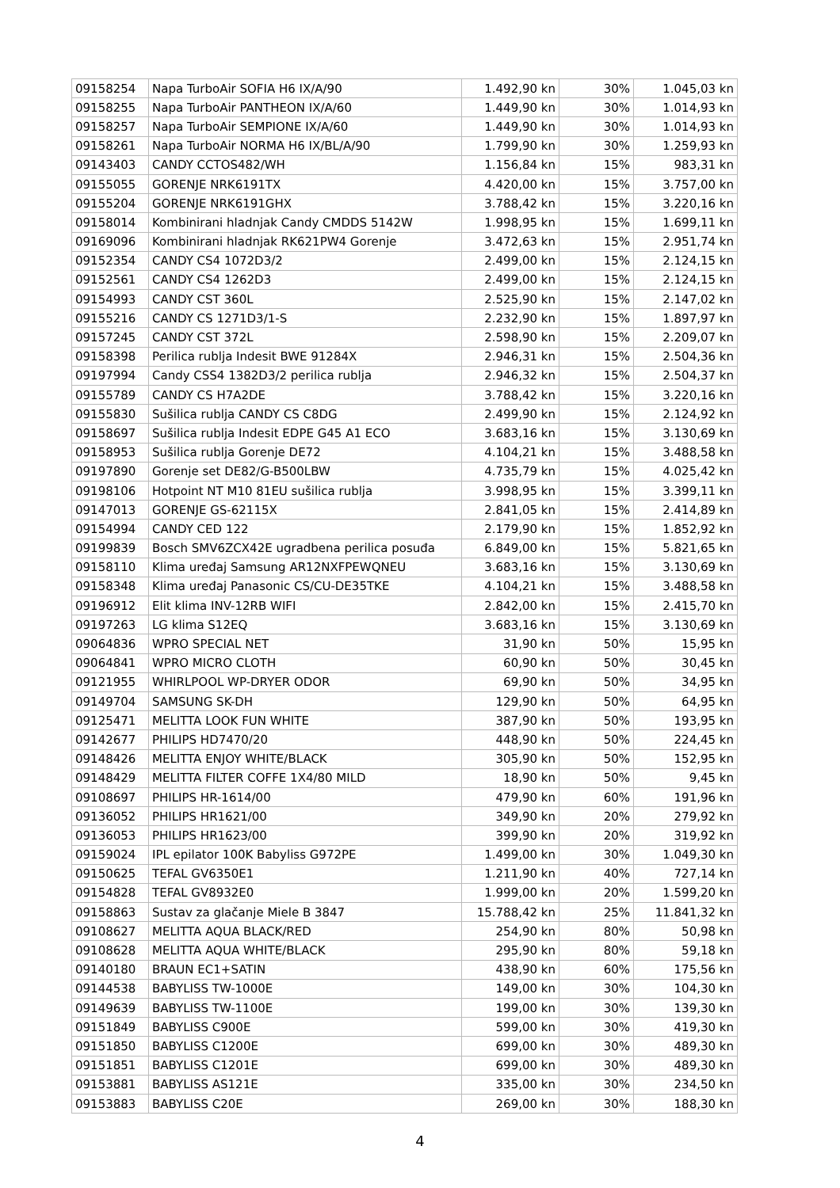| 09158254 | Napa TurboAir SOFIA H6 IX/A/90 | 1.492,90 kn | 30% | 1.045,03 kn |
| 09158255 | Napa TurboAir PANTHEON IX/A/60 | 1.449,90 kn | 30% | 1.014,93 kn |
| 09158257 | Napa TurboAir SEMPIONE IX/A/60 | 1.449,90 kn | 30% | 1.014,93 kn |
| 09158261 | Napa TurboAir NORMA H6 IX/BL/A/90 | 1.799,90 kn | 30% | 1.259,93 kn |
| 09143403 | CANDY CCTOS482/WH | 1.156,84 kn | 15% | 983,31 kn |
| 09155055 | GORENJE NRK6191TX | 4.420,00 kn | 15% | 3.757,00 kn |
| 09155204 | GORENJE NRK6191GHX | 3.788,42 kn | 15% | 3.220,16 kn |
| 09158014 | Kombinirani hladnjak Candy CMDDS 5142W | 1.998,95 kn | 15% | 1.699,11 kn |
| 09169096 | Kombinirani hladnjak RK621PW4 Gorenje | 3.472,63 kn | 15% | 2.951,74 kn |
| 09152354 | CANDY CS4 1072D3/2 | 2.499,00 kn | 15% | 2.124,15 kn |
| 09152561 | CANDY CS4 1262D3 | 2.499,00 kn | 15% | 2.124,15 kn |
| 09154993 | CANDY CST 360L | 2.525,90 kn | 15% | 2.147,02 kn |
| 09155216 | CANDY CS 1271D3/1-S | 2.232,90 kn | 15% | 1.897,97 kn |
| 09157245 | CANDY CST 372L | 2.598,90 kn | 15% | 2.209,07 kn |
| 09158398 | Perilica rublja Indesit BWE 91284X | 2.946,31 kn | 15% | 2.504,36 kn |
| 09197994 | Candy CSS4 1382D3/2 perilica rublja | 2.946,32 kn | 15% | 2.504,37 kn |
| 09155789 | CANDY CS H7A2DE | 3.788,42 kn | 15% | 3.220,16 kn |
| 09155830 | Sušilica rublja CANDY CS C8DG | 2.499,90 kn | 15% | 2.124,92 kn |
| 09158697 | Sušilica rublja Indesit EDPE G45 A1 ECO | 3.683,16 kn | 15% | 3.130,69 kn |
| 09158953 | Sušilica rublja Gorenje DE72 | 4.104,21 kn | 15% | 3.488,58 kn |
| 09197890 | Gorenje set DE82/G-B500LBW | 4.735,79 kn | 15% | 4.025,42 kn |
| 09198106 | Hotpoint NT M10 81EU sušilica rublja | 3.998,95 kn | 15% | 3.399,11 kn |
| 09147013 | GORENJE GS-62115X | 2.841,05 kn | 15% | 2.414,89 kn |
| 09154994 | CANDY CED 122 | 2.179,90 kn | 15% | 1.852,92 kn |
| 09199839 | Bosch SMV6ZCX42E ugradbena perilica posuđa | 6.849,00 kn | 15% | 5.821,65 kn |
| 09158110 | Klima uređaj Samsung AR12NXFPEWQNEU | 3.683,16 kn | 15% | 3.130,69 kn |
| 09158348 | Klima uređaj Panasonic CS/CU-DE35TKE | 4.104,21 kn | 15% | 3.488,58 kn |
| 09196912 | Elit klima INV-12RB WIFI | 2.842,00 kn | 15% | 2.415,70 kn |
| 09197263 | LG klima S12EQ | 3.683,16 kn | 15% | 3.130,69 kn |
| 09064836 | WPRO SPECIAL NET | 31,90 kn | 50% | 15,95 kn |
| 09064841 | WPRO MICRO CLOTH | 60,90 kn | 50% | 30,45 kn |
| 09121955 | WHIRLPOOL WP-DRYER ODOR | 69,90 kn | 50% | 34,95 kn |
| 09149704 | SAMSUNG SK-DH | 129,90 kn | 50% | 64,95 kn |
| 09125471 | MELITTA LOOK FUN WHITE | 387,90 kn | 50% | 193,95 kn |
| 09142677 | PHILIPS HD7470/20 | 448,90 kn | 50% | 224,45 kn |
| 09148426 | MELITTA ENJOY WHITE/BLACK | 305,90 kn | 50% | 152,95 kn |
| 09148429 | MELITTA FILTER COFFE 1X4/80 MILD | 18,90 kn | 50% | 9,45 kn |
| 09108697 | PHILIPS HR-1614/00 | 479,90 kn | 60% | 191,96 kn |
| 09136052 | PHILIPS HR1621/00 | 349,90 kn | 20% | 279,92 kn |
| 09136053 | PHILIPS HR1623/00 | 399,90 kn | 20% | 319,92 kn |
| 09159024 | IPL epilator 100K Babyliss G972PE | 1.499,00 kn | 30% | 1.049,30 kn |
| 09150625 | TEFAL GV6350E1 | 1.211,90 kn | 40% | 727,14 kn |
| 09154828 | TEFAL GV8932E0 | 1.999,00 kn | 20% | 1.599,20 kn |
| 09158863 | Sustav za glačanje Miele B 3847 | 15.788,42 kn | 25% | 11.841,32 kn |
| 09108627 | MELITTA AQUA BLACK/RED | 254,90 kn | 80% | 50,98 kn |
| 09108628 | MELITTA AQUA WHITE/BLACK | 295,90 kn | 80% | 59,18 kn |
| 09140180 | BRAUN EC1+SATIN | 438,90 kn | 60% | 175,56 kn |
| 09144538 | BABYLISS TW-1000E | 149,00 kn | 30% | 104,30 kn |
| 09149639 | BABYLISS TW-1100E | 199,00 kn | 30% | 139,30 kn |
| 09151849 | BABYLISS C900E | 599,00 kn | 30% | 419,30 kn |
| 09151850 | BABYLISS C1200E | 699,00 kn | 30% | 489,30 kn |
| 09151851 | BABYLISS C1201E | 699,00 kn | 30% | 489,30 kn |
| 09153881 | BABYLISS AS121E | 335,00 kn | 30% | 234,50 kn |
| 09153883 | BABYLISS C20E | 269,00 kn | 30% | 188,30 kn |
4